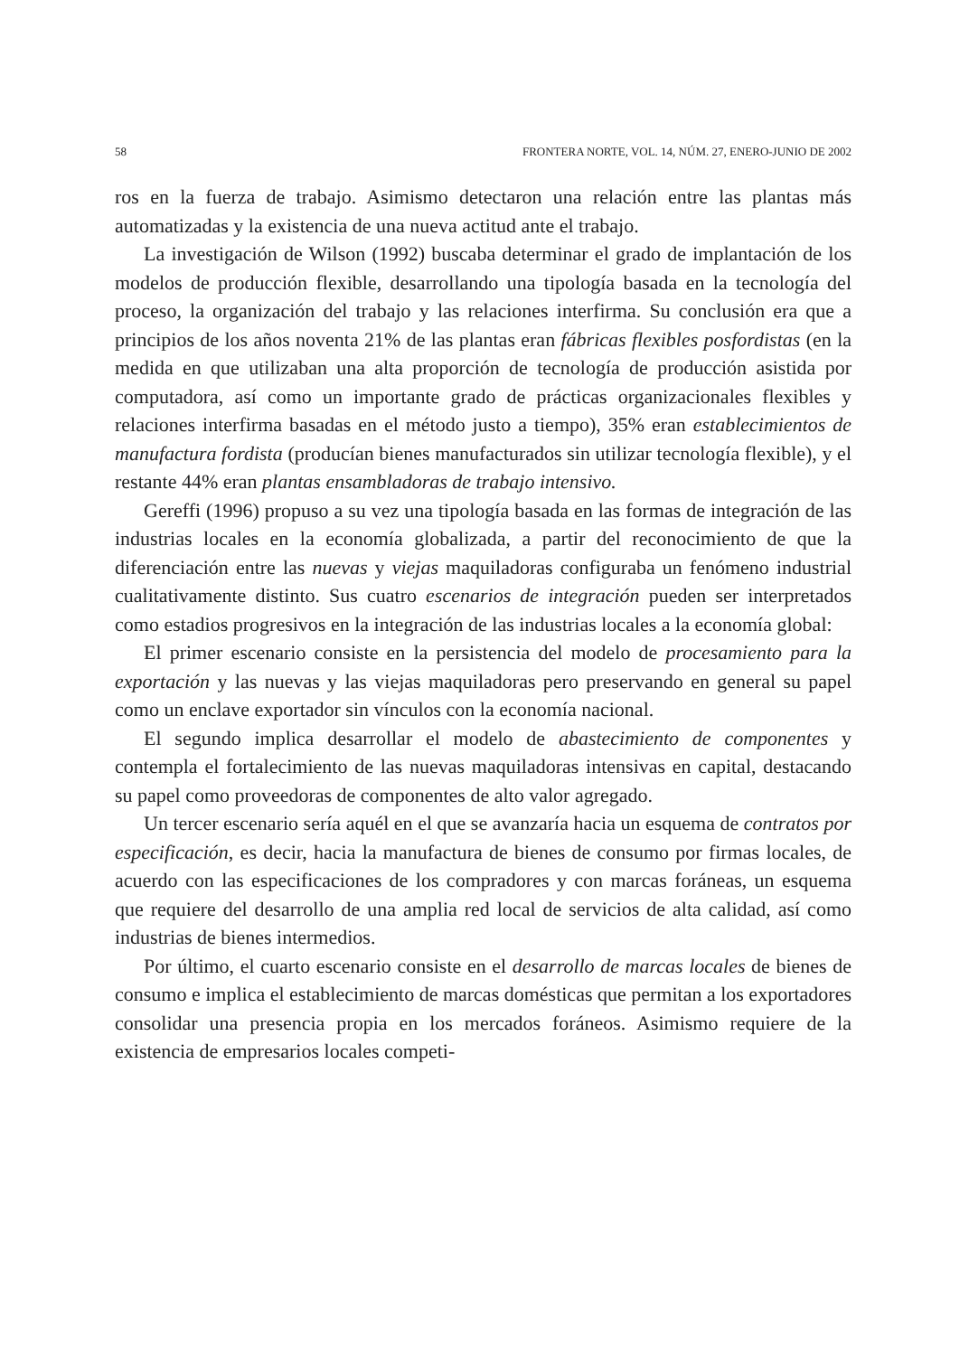58 FRONTERA NORTE, VOL. 14, NÚM. 27, ENERO-JUNIO DE 2002
ros en la fuerza de trabajo. Asimismo detectaron una relación entre las plantas más automatizadas y la existencia de una nueva actitud ante el trabajo.
La investigación de Wilson (1992) buscaba determinar el grado de implantación de los modelos de producción flexible, desarrollando una tipología basada en la tecnología del proceso, la organización del trabajo y las relaciones interfirma. Su conclusión era que a principios de los años noventa 21% de las plantas eran fábricas flexibles posfordistas (en la medida en que utilizaban una alta proporción de tecnología de producción asistida por computadora, así como un importante grado de prácticas organizacionales flexibles y relaciones interfirma basadas en el método justo a tiempo), 35% eran establecimientos de manufactura fordista (producían bienes manufacturados sin utilizar tecnología flexible), y el restante 44% eran plantas ensambladoras de trabajo intensivo.
Gereffi (1996) propuso a su vez una tipología basada en las formas de integración de las industrias locales en la economía globalizada, a partir del reconocimiento de que la diferenciación entre las nuevas y viejas maquiladoras configuraba un fenómeno industrial cualitativamente distinto. Sus cuatro escenarios de integración pueden ser interpretados como estadios progresivos en la integración de las industrias locales a la economía global:
El primer escenario consiste en la persistencia del modelo de procesamiento para la exportación y las nuevas y las viejas maquiladoras pero preservando en general su papel como un enclave exportador sin vínculos con la economía nacional.
El segundo implica desarrollar el modelo de abastecimiento de componentes y contempla el fortalecimiento de las nuevas maquiladoras intensivas en capital, destacando su papel como proveedoras de componentes de alto valor agregado.
Un tercer escenario sería aquél en el que se avanzaría hacia un esquema de contratos por especificación, es decir, hacia la manufactura de bienes de consumo por firmas locales, de acuerdo con las especificaciones de los compradores y con marcas foráneas, un esquema que requiere del desarrollo de una amplia red local de servicios de alta calidad, así como industrias de bienes intermedios.
Por último, el cuarto escenario consiste en el desarrollo de marcas locales de bienes de consumo e implica el establecimiento de marcas domésticas que permitan a los exportadores consolidar una presencia propia en los mercados foráneos. Asimismo requiere de la existencia de empresarios locales competi-